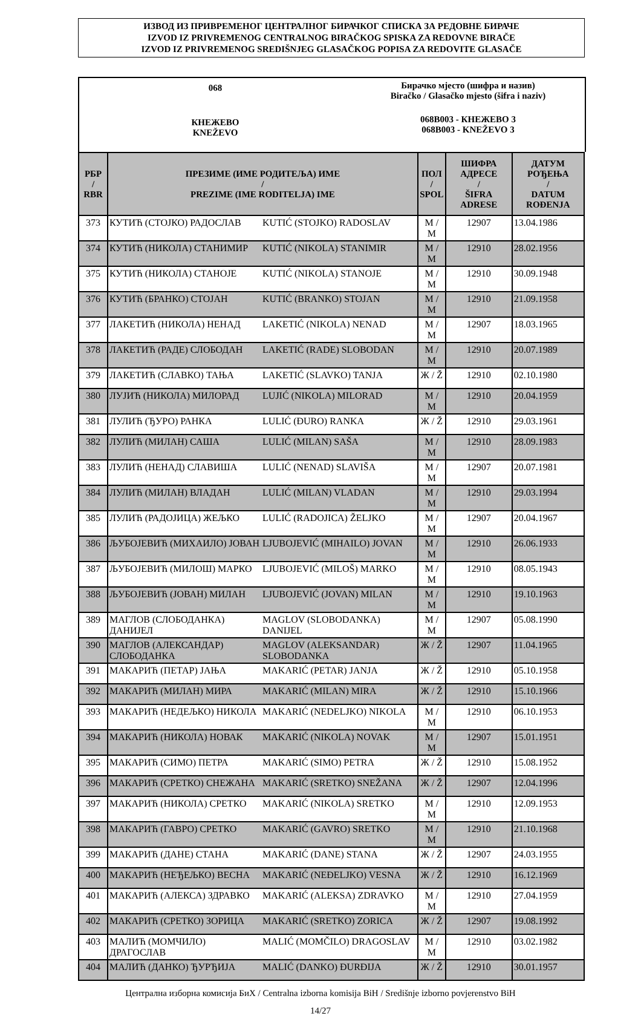ИЗВОД ИЗ ПРИВРЕМЕНОГ ЦЕНТРАЛНОГ БИРАЧКОГ СПИСКА ЗА РЕДОВНЕ БИРАЧЕ
IZVOD IZ PRIVREMENOG CENTRALNOG BIRAČKOG SPISKA ZA REDOVNE BIRAČE
IZVOD IZ PRIVREMENOG SREDIŠNJEG GLASAČKOG POPISA ZA REDOVITE GLASAČE
068
КНЕЖЕВО
KNEŽEVO
Бирачко мјесто (шифра и назив)
Biračko / Glasačko mjesto (šifra i naziv)
068B003 - КНЕЖЕВО 3
068B003 - KNEŽEVO 3
| РБР / RBR | ПРЕЗИМЕ (ИМЕ РОДИТЕЉА) ИМЕ / PREZIME (IME RODITELJA) IME | | ПОЛ / SPOL | ШИФРА АДРЕСЕ / ŠIFRA ADRESE | ДАТУМ РОЂЕЊА / DATUM ROĐENJA |
| --- | --- | --- | --- | --- | --- |
| 373 | КУТИЋ (СТОЈКО) РАДОСЛАВ | KUTIĆ (STOJKO) RADOSLAV | M / M | 12907 | 13.04.1986 |
| 374 | КУТИЋ (НИКОЛА) СТАНИМИР | KUTIĆ (NIKOLA) STANIMIR | M / M | 12910 | 28.02.1956 |
| 375 | КУТИЋ (НИКОЛА) СТАНОЈЕ | KUTIĆ (NIKOLA) STANOJE | M / M | 12910 | 30.09.1948 |
| 376 | КУТИЋ (БРАНКО) СТОЈАН | KUTIĆ (BRANKO) STOJAN | M / M | 12910 | 21.09.1958 |
| 377 | ЛАКЕТИЋ (НИКОЛА) НЕНАД | LAKETIĆ (NIKOLA) NENAD | M / M | 12907 | 18.03.1965 |
| 378 | ЛАКЕТИЋ (РАДЕ) СЛОБОДАН | LAKETIĆ (RADE) SLOBODAN | M / M | 12910 | 20.07.1989 |
| 379 | ЛАКЕТИЋ (СЛАВКО) ТАЊА | LAKETIĆ (SLAVKO) TANJA | Ж / Ž | 12910 | 02.10.1980 |
| 380 | ЛУЈИЋ (НИКОЛА) МИЛОРАД | LUJIĆ (NIKOLA) MILORAD | M / M | 12910 | 20.04.1959 |
| 381 | ЛУЛИЋ (ЂУРО) РАНКА | LULIĆ (ĐURO) RANKA | Ж / Ž | 12910 | 29.03.1961 |
| 382 | ЛУЛИЋ (МИЛАН) САША | LULIĆ (MILAN) SAŠA | M / M | 12910 | 28.09.1983 |
| 383 | ЛУЛИЋ (НЕНАД) СЛАВИША | LULIĆ (NENAD) SLAVIŠA | M / M | 12907 | 20.07.1981 |
| 384 | ЛУЛИЋ (МИЛАН) ВЛАДАН | LULIĆ (MILAN) VLADAN | M / M | 12910 | 29.03.1994 |
| 385 | ЛУЛИЋ (РАДОЈИЦА) ЖЕЉКО | LULIĆ (RADOJICA) ŽELJKO | M / M | 12907 | 20.04.1967 |
| 386 | ЉУБОЈЕВИЋ (МИХАИЛО) ЈОВАН | LJUBOJEVIĆ (MIHAILO) JOVAN | M / M | 12910 | 26.06.1933 |
| 387 | ЉУБОЈЕВИЋ (МИЛОШ) МАРКО | LJUBOJEVIĆ (MILOŠ) MARKO | M / M | 12910 | 08.05.1943 |
| 388 | ЉУБОЈЕВИЋ (ЈОВАН) МИЛАН | LJUBOJEVIĆ (JOVAN) MILAN | M / M | 12910 | 19.10.1963 |
| 389 | МАГЛОВ (СЛОБОДАНКА) ДАНИЈЕЛ | MAGLOV (SLOBODANKA) DANIJEL | M / M | 12907 | 05.08.1990 |
| 390 | МАГЛОВ (АЛЕКСАНДАР) СЛОБОДАНКА | MAGLOV (ALEKSANDAR) SLOBODANKA | Ж / Ž | 12907 | 11.04.1965 |
| 391 | МАКАРИЋ (ПЕТАР) ЈАЊА | MAKARIĆ (PETAR) JANJA | Ж / Ž | 12910 | 05.10.1958 |
| 392 | МАКАРИЋ (МИЛАН) МИРА | MAKARIĆ (MILAN) MIRA | Ж / Ž | 12910 | 15.10.1966 |
| 393 | МАКАРИЋ (НЕДЕЉКО) НИКОЛА | MAKARIĆ (NEDELJKO) NIKOLA | M / M | 12910 | 06.10.1953 |
| 394 | МАКАРИЋ (НИКОЛА) НОВАК | MAKARIĆ (NIKOLA) NOVAK | M / M | 12907 | 15.01.1951 |
| 395 | МАКАРИЋ (СИМО) ПЕТРА | MAKARIĆ (SIMO) PETRA | Ж / Ž | 12910 | 15.08.1952 |
| 396 | МАКАРИЋ (СРЕТКО) СНЕЖАНА | MAKARIĆ (SRETKO) SNEŽANA | Ж / Ž | 12907 | 12.04.1996 |
| 397 | МАКАРИЋ (НИКОЛА) СРЕТКО | MAKARIĆ (NIKOLA) SRETKO | M / M | 12910 | 12.09.1953 |
| 398 | МАКАРИЋ (ГАВРО) СРЕТКО | MAKARIĆ (GAVRO) SRETKO | M / M | 12910 | 21.10.1968 |
| 399 | МАКАРИЋ (ДАНЕ) СТАНА | MAKARIĆ (DANE) STANA | Ж / Ž | 12907 | 24.03.1955 |
| 400 | МАКАРИЋ (НЕЂЕЉКО) ВЕСНА | MAKARIĆ (NEĐELJKO) VESNA | Ж / Ž | 12910 | 16.12.1969 |
| 401 | МАКАРИЋ (АЛЕКСА) ЗДРАВКО | MAKARIĆ (ALEKSA) ZDRAVKO | M / M | 12910 | 27.04.1959 |
| 402 | МАКАРИЋ (СРЕТКО) ЗОРИЦА | MAKARIĆ (SRETKO) ZORICA | Ж / Ž | 12907 | 19.08.1992 |
| 403 | МАЛИЋ (МОМЧИЛО) ДРАГОСЛАВ | MALIĆ (MOMČILO) DRAGOSLAV | M / M | 12910 | 03.02.1982 |
| 404 | МАЛИЋ (ДАНКО) ЂУРЂИЈА | MALIĆ (DANKO) ĐURĐIJA | Ж / Ž | 12910 | 30.01.1957 |
Централна изборна комисија БиХ / Centralna izborna komisija BiH / Središnje izborno povjerenstvo BiH
14/27